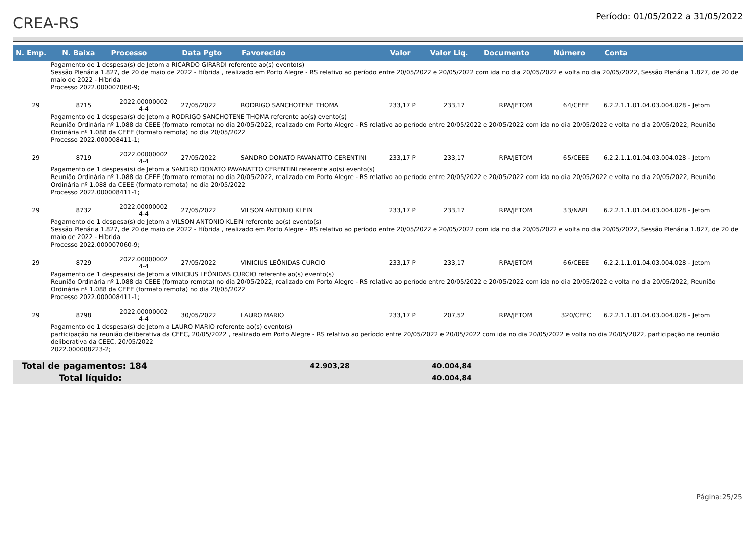CREA-RS
Período: 01/05/2022 a 31/05/2022
| N. Emp. | N. Baixa | Processo | Data Pgto | Favorecido | Valor | Valor Liq. | Documento | Número | Conta |
| --- | --- | --- | --- | --- | --- | --- | --- | --- | --- |
| Pagamento de 1 despesa(s) de Jetom a RICARDO GIRARDI referente ao(s) evento(s) Sessão Plenária 1.827, de 20 de maio de 2022 - Híbrida , realizado em Porto Alegre - RS relativo ao período entre 20/05/2022 e 20/05/2022 com ida no dia 20/05/2022 e volta no dia 20/05/2022, Sessão Plenária 1.827, de 20 de maio de 2022 - Híbrida Processo 2022.000007060-9; | | | | | | | | | |
| 29 | 8715 | 2022.00000002 4-4 | 27/05/2022 | RODRIGO SANCHOTENE THOMA | 233,17 P | 233,17 | RPA/JETOM | 64/CEEE | 6.2.2.1.1.01.04.03.004.028 - Jetom |
| Pagamento de 1 despesa(s) de Jetom a RODRIGO SANCHOTENE THOMA referente ao(s) evento(s) Reunião Ordinária nº 1.088 da CEEE (formato remota) no dia 20/05/2022, realizado em Porto Alegre - RS relativo ao período entre 20/05/2022 e 20/05/2022 com ida no dia 20/05/2022 e volta no dia 20/05/2022, Reunião Ordinária nº 1.088 da CEEE (formato remota) no dia 20/05/2022 Processo 2022.000008411-1; | | | | | | | | | |
| 29 | 8719 | 2022.00000002 4-4 | 27/05/2022 | SANDRO DONATO PAVANATTO CERENTINI | 233,17 P | 233,17 | RPA/JETOM | 65/CEEE | 6.2.2.1.1.01.04.03.004.028 - Jetom |
| Pagamento de 1 despesa(s) de Jetom a SANDRO DONATO PAVANATTO CERENTINI referente ao(s) evento(s) Reunião Ordinária nº 1.088 da CEEE (formato remota) no dia 20/05/2022, realizado em Porto Alegre - RS relativo ao período entre 20/05/2022 e 20/05/2022 com ida no dia 20/05/2022 e volta no dia 20/05/2022, Reunião Ordinária nº 1.088 da CEEE (formato remota) no dia 20/05/2022 Processo 2022.000008411-1; | | | | | | | | | |
| 29 | 8732 | 2022.00000002 4-4 | 27/05/2022 | VILSON ANTONIO KLEIN | 233,17 P | 233,17 | RPA/JETOM | 33/NAPL | 6.2.2.1.1.01.04.03.004.028 - Jetom |
| Pagamento de 1 despesa(s) de Jetom a VILSON ANTONIO KLEIN referente ao(s) evento(s) Sessão Plenária 1.827, de 20 de maio de 2022 - Híbrida , realizado em Porto Alegre - RS relativo ao período entre 20/05/2022 e 20/05/2022 com ida no dia 20/05/2022 e volta no dia 20/05/2022, Sessão Plenária 1.827, de 20 de maio de 2022 - Híbrida Processo 2022.000007060-9; | | | | | | | | | |
| 29 | 8729 | 2022.00000002 4-4 | 27/05/2022 | VINICIUS LEÔNIDAS CURCIO | 233,17 P | 233,17 | RPA/JETOM | 66/CEEE | 6.2.2.1.1.01.04.03.004.028 - Jetom |
| Pagamento de 1 despesa(s) de Jetom a VINICIUS LEÔNIDAS CURCIO referente ao(s) evento(s) Reunião Ordinária nº 1.088 da CEEE (formato remota) no dia 20/05/2022, realizado em Porto Alegre - RS relativo ao período entre 20/05/2022 e 20/05/2022 com ida no dia 20/05/2022 e volta no dia 20/05/2022, Reunião Ordinária nº 1.088 da CEEE (formato remota) no dia 20/05/2022 Processo 2022.000008411-1; | | | | | | | | | |
| 29 | 8798 | 2022.00000002 4-4 | 30/05/2022 | LAURO MARIO | 233,17 P | 207,52 | RPA/JETOM | 320/CEEC | 6.2.2.1.1.01.04.03.004.028 - Jetom |
| Pagamento de 1 despesa(s) de Jetom a LAURO MARIO referente ao(s) evento(s) participação na reunião deliberativa da CEEC, 20/05/2022 , realizado em Porto Alegre - RS relativo ao período entre 20/05/2022 e 20/05/2022 com ida no dia 20/05/2022 e volta no dia 20/05/2022, participação na reunião deliberativa da CEEC, 20/05/2022 2022.000008223-2; | | | | | | | | | |
| Total de pagamentos: 184 | 42.903,28 | 40.004,84 |
| Total líquido: | | 40.004,84 |
Página:25/25